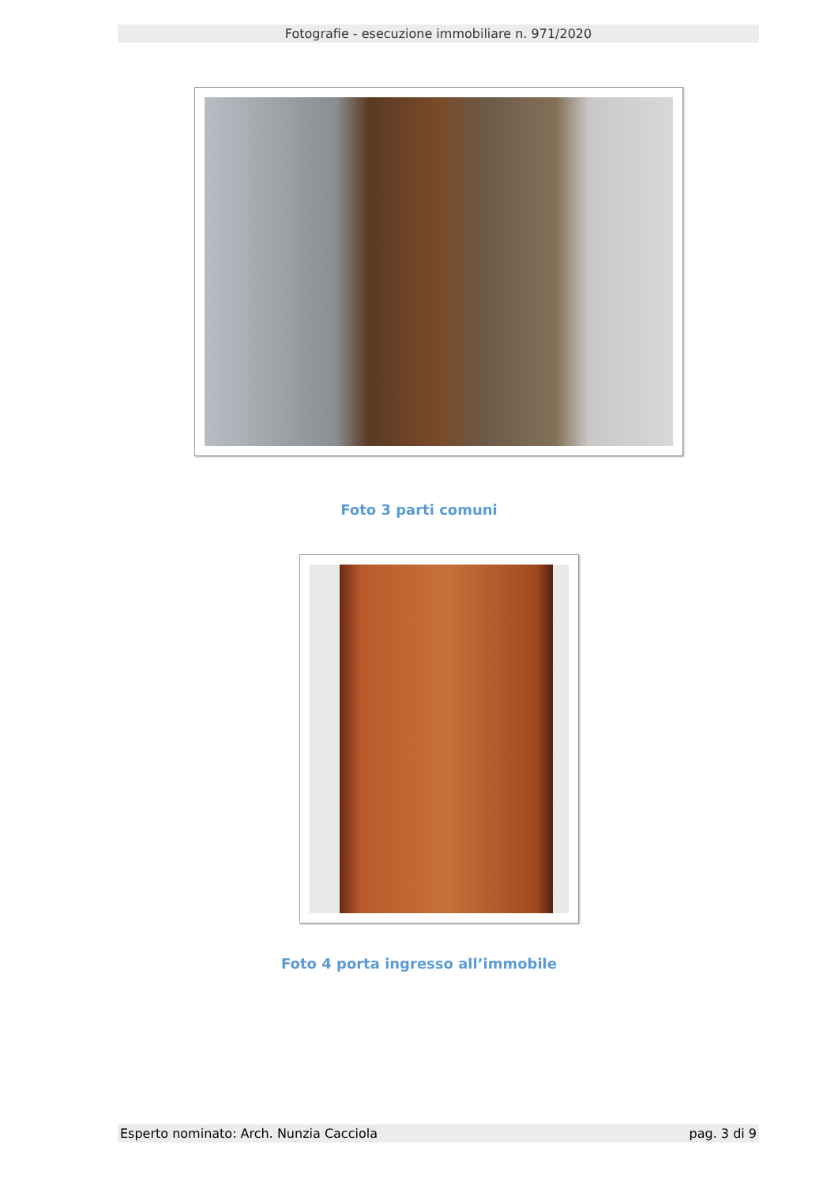Fotografie - esecuzione immobiliare n. 971/2020
Foto 3 parti comuni
Foto 4 porta ingresso all’immobile
Esperto nominato: Arch. Nunzia Cacciola pag. 3 di 9